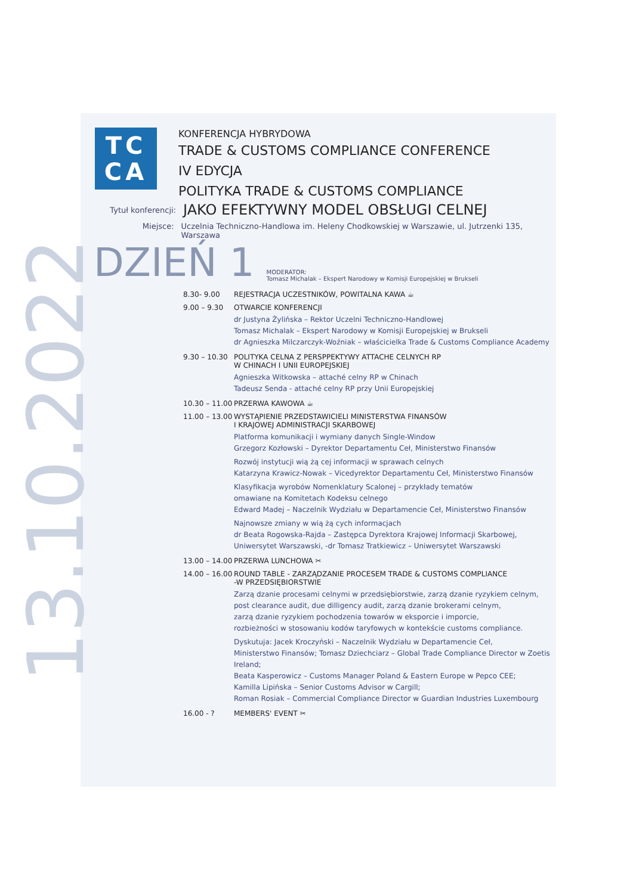13.10.2022
TC
CA
KONFERENCJA HYBRYDOWA
TRADE & CUSTOMS COMPLIANCE CONFERENCE
IV EDYCJA
POLITYKA TRADE & CUSTOMS COMPLIANCE
Tytuł konferencji:
JAKO EFEKTYWNY MODEL OBSŁUGI CELNEJ
Miejsce: Uczelnia Techniczno-Handlowa im. Heleny Chodkowskiej w Warszawie, ul. Jutrzenki 135, Warszawa
DZIEŃ 1
MODERATOR:
Tomasz Michalak – Ekspert Narodowy w Komisji Europejskiej w Brukseli
8.30- 9.00 REJESTRACJA UCZESTNIKÓW, POWITALNA KAWA ☕
9.00 – 9.30 OTWARCIE KONFERENCJI
dr Justyna Żylińska – Rektor Uczelni Techniczno-Handlowej
Tomasz Michalak – Ekspert Narodowy w Komisji Europejskiej w Brukseli
dr Agnieszka Milczarczyk-Woźniak – właścicielka Trade & Customs Compliance Academy
9.30 – 10.30
POLITYKA CELNA Z PERSPPEKTYWY ATTACHE CELNYCH RP
W CHINACH I UNII EUROPEJSKIEJ
Agnieszka Witkowska – attaché celny RP w Chinach
Tadeusz Senda - attaché celny RP przy Unii Europejskiej
10.30 – 11.00
PRZERWA KAWOWA ☕
11.00 – 13.00
WYSTĄPIENIE PRZEDSTAWICIELI MINISTERSTWA FINANSÓW
I KRAJOWEJ ADMINISTRACJI SKARBOWEJ
Platforma komunikacji i wymiany danych Single-Window
Grzegorz Kozłowski – Dyrektor Departamentu Ceł, Ministerstwo Finansów
Rozwój instytucji wią żą cej informacji w sprawach celnych
Katarzyna Krawicz-Nowak – Vicedyrektor Departamentu Ceł, Ministerstwo Finansów
Klasyfikacja wyrobów Nomenklatury Scalonej – przykłady tematów
omawiane na Komitetach Kodeksu celnego
Edward Madej – Naczelnik Wydziału w Departamencie Ceł, Ministerstwo Finansów
Najnowsze zmiany w wią żą cych informacjach
dr Beata Rogowska-Rajda – Zastępca Dyrektora Krajowej Informacji Skarbowej,
Uniwersytet Warszawski, -dr Tomasz Tratkiewicz – Uniwersytet Warszawski
13.00 – 14.00
PRZERWA LUNCHOWA ✂
14.00 – 16.00
ROUND TABLE - ZARZĄDZANIE PROCESEM TRADE & CUSTOMS COMPLIANCE
-W PRZEDSIĘBIORSTWIE
Zarzą dzanie procesami celnymi w przedsiębiorstwie, zarzą dzanie ryzykiem celnym,
post clearance audit, due dilligency audit, zarzą dzanie brokerami celnym,
zarzą dzanie ryzykiem pochodzenia towarów w eksporcie i imporcie,
rozbieżności w stosowaniu kodów taryfowych w kontekście customs compliance.
Dyskutuja: Jacek Kroczyński – Naczelnik Wydziału w Departamencie Ceł,
Ministerstwo Finansów; Tomasz Dziechciarz – Global Trade Compliance Director w Zoetis Ireland;
Beata Kasperowicz – Customs Manager Poland & Eastern Europe w Pepco CEE;
Kamilla Lipińska – Senior Customs Advisor w Cargill;
Roman Rosiak – Commercial Compliance Director w Guardian Industries Luxembourg
16.00 - ? MEMBERS' EVENT ✂